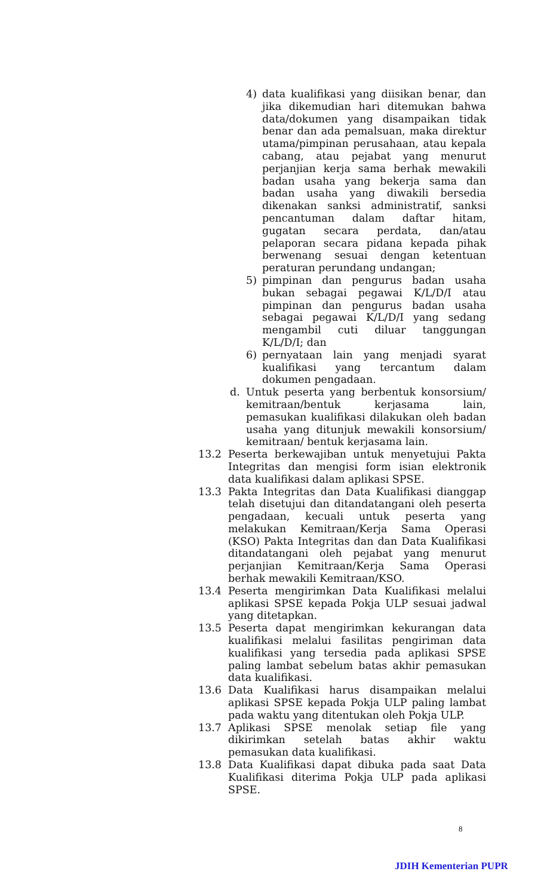4) data kualifikasi yang diisikan benar, dan jika dikemudian hari ditemukan bahwa data/dokumen yang disampaikan tidak benar dan ada pemalsuan, maka direktur utama/pimpinan perusahaan, atau kepala cabang, atau pejabat yang menurut perjanjian kerja sama berhak mewakili badan usaha yang bekerja sama dan badan usaha yang diwakili bersedia dikenakan sanksi administratif, sanksi pencantuman dalam daftar hitam, gugatan secara perdata, dan/atau pelaporan secara pidana kepada pihak berwenang sesuai dengan ketentuan peraturan perundang undangan;
5) pimpinan dan pengurus badan usaha bukan sebagai pegawai K/L/D/I atau pimpinan dan pengurus badan usaha sebagai pegawai K/L/D/I yang sedang mengambil cuti diluar tanggungan K/L/D/I; dan
6) pernyataan lain yang menjadi syarat kualifikasi yang tercantum dalam dokumen pengadaan.
d. Untuk peserta yang berbentuk konsorsium/ kemitraan/bentuk kerjasama lain, pemasukan kualifikasi dilakukan oleh badan usaha yang ditunjuk mewakili konsorsium/ kemitraan/ bentuk kerjasama lain.
13.2 Peserta berkewajiban untuk menyetujui Pakta Integritas dan mengisi form isian elektronik data kualifikasi dalam aplikasi SPSE.
13.3 Pakta Integritas dan Data Kualifikasi dianggap telah disetujui dan ditandatangani oleh peserta pengadaan, kecuali untuk peserta yang melakukan Kemitraan/Kerja Sama Operasi (KSO) Pakta Integritas dan dan Data Kualifikasi ditandatangani oleh pejabat yang menurut perjanjian Kemitraan/Kerja Sama Operasi berhak mewakili Kemitraan/KSO.
13.4 Peserta mengirimkan Data Kualifikasi melalui aplikasi SPSE kepada Pokja ULP sesuai jadwal yang ditetapkan.
13.5 Peserta dapat mengirimkan kekurangan data kualifikasi melalui fasilitas pengiriman data kualifikasi yang tersedia pada aplikasi SPSE paling lambat sebelum batas akhir pemasukan data kualifikasi.
13.6 Data Kualifikasi harus disampaikan melalui aplikasi SPSE kepada Pokja ULP paling lambat pada waktu yang ditentukan oleh Pokja ULP.
13.7 Aplikasi SPSE menolak setiap file yang dikirimkan setelah batas akhir waktu pemasukan data kualifikasi.
13.8 Data Kualifikasi dapat dibuka pada saat Data Kualifikasi diterima Pokja ULP pada aplikasi SPSE.
8
JDIH Kementerian PUPR